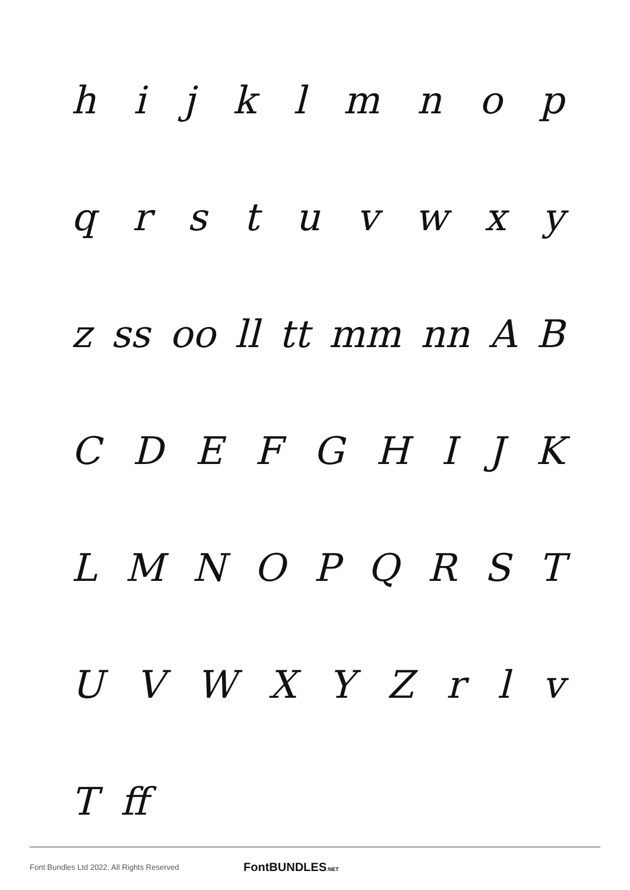h i j k l m n o p
q r s t u v w x y
z ss oo ll tt mm nn A B
C D E F G H I J K
L M N O P Q R S T
U V W X Y Z r l v
T ff
Font Bundles Ltd 2022. All Rights Reserved
FontBUNDLES.NET